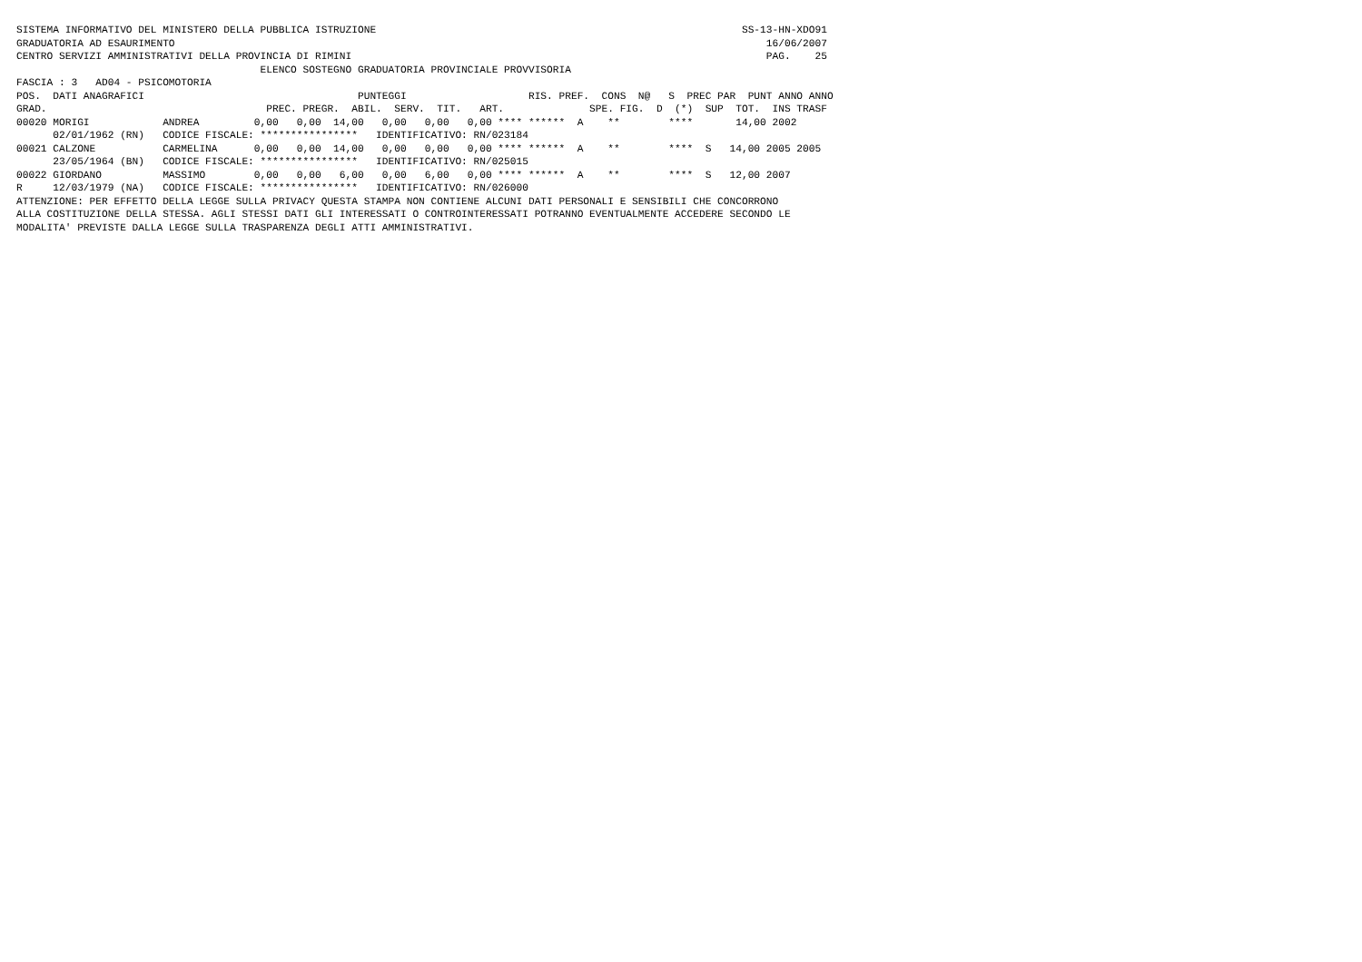SISTEMA INFORMATIVO DEL MINISTERO DELLA PUBBLICA ISTRUZIONE                                                            SS-13-HN-XDO91
GRADUATORIA AD ESAURIMENTO                                                                                                 16/06/2007
CENTRO SERVIZI AMMINISTRATIVI DELLA PROVINCIA DI RIMINI                                                                    PAG.    25
                                        ELENCO SOSTEGNO GRADUATORIA PROVINCIALE PROVVISORIA
FASCIA : 3   AD04 - PSICOMOTORIA
POS.  DATI ANAGRAFICI                                   PUNTEGGI                    RIS. PREF.  CONS  N@   S  PREC PAR  PUNT ANNO ANNO
GRAD.                                    PREC. PREGR.  ABIL.  SERV.  TIT.   ART.              SPE. FIG.  D  (*)  SUP  TOT.  INS TRASF
00020 MORIGI            ANDREA         0,00   0,00  14,00   0,00   0,00   0,00 **** ******  A    **        ****       14,00 2002
      02/01/1962 (RN)   CODICE FISCALE: ****************   IDENTIFICATIVO: RN/023184
00021 CALZONE           CARMELINA      0,00   0,00  14,00   0,00   0,00   0,00 **** ******  A    **        ****  S   14,00 2005 2005
      23/05/1964 (BN)   CODICE FISCALE: ****************   IDENTIFICATIVO: RN/025015
00022 GIORDANO          MASSIMO        0,00   0,00   6,00   0,00   6,00   0,00 **** ******  A    **        ****  S   12,00 2007
R     12/03/1979 (NA)   CODICE FISCALE: ****************   IDENTIFICATIVO: RN/026000
ATTENZIONE: PER EFFETTO DELLA LEGGE SULLA PRIVACY QUESTA STAMPA NON CONTIENE ALCUNI DATI PERSONALI E SENSIBILI CHE CONCORRONO
ALLA COSTITUZIONE DELLA STESSA. AGLI STESSI DATI GLI INTERESSATI O CONTROINTERESSATI POTRANNO EVENTUALMENTE ACCEDERE SECONDO LE
MODALITA' PREVISTE DALLA LEGGE SULLA TRASPARENZA DEGLI ATTI AMMINISTRATIVI.